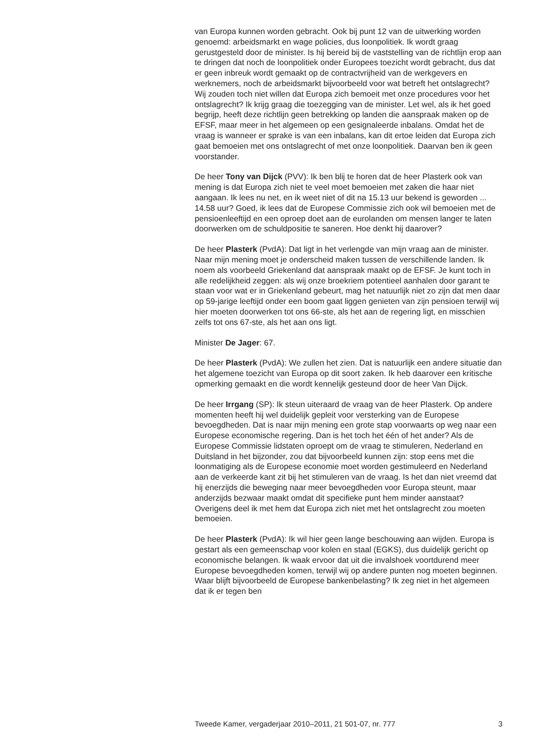van Europa kunnen worden gebracht. Ook bij punt 12 van de uitwerking worden genoemd: arbeidsmarkt en wage policies, dus loonpolitiek. Ik wordt graag gerustgesteld door de minister. Is hij bereid bij de vaststelling van de richtlijn erop aan te dringen dat noch de loonpolitiek onder Europees toezicht wordt gebracht, dus dat er geen inbreuk wordt gemaakt op de contractvrijheid van de werkgevers en werknemers, noch de arbeidsmarkt bijvoorbeeld voor wat betreft het ontslagrecht? Wij zouden toch niet willen dat Europa zich bemoeit met onze procedures voor het ontslagrecht? Ik krijg graag die toezegging van de minister. Let wel, als ik het goed begrijp, heeft deze richtlijn geen betrekking op landen die aanspraak maken op de EFSF, maar meer in het algemeen op een gesignaleerde inbalans. Omdat het de vraag is wanneer er sprake is van een inbalans, kan dit ertoe leiden dat Europa zich gaat bemoeien met ons ontslagrecht of met onze loonpolitiek. Daarvan ben ik geen voorstander.
De heer Tony van Dijck (PVV): Ik ben blij te horen dat de heer Plasterk ook van mening is dat Europa zich niet te veel moet bemoeien met zaken die haar niet aangaan. Ik lees nu net, en ik weet niet of dit na 15.13 uur bekend is geworden ... 14.58 uur? Goed, ik lees dat de Europese Commissie zich ook wil bemoeien met de pensioenleeftijd en een oproep doet aan de eurolanden om mensen langer te laten doorwerken om de schuldpositie te saneren. Hoe denkt hij daarover?
De heer Plasterk (PvdA): Dat ligt in het verlengde van mijn vraag aan de minister. Naar mijn mening moet je onderscheid maken tussen de verschillende landen. Ik noem als voorbeeld Griekenland dat aanspraak maakt op de EFSF. Je kunt toch in alle redelijkheid zeggen: als wij onze broekriem potentieel aanhalen door garant te staan voor wat er in Griekenland gebeurt, mag het natuurlijk niet zo zijn dat men daar op 59-jarige leeftijd onder een boom gaat liggen genieten van zijn pensioen terwijl wij hier moeten doorwerken tot ons 66-ste, als het aan de regering ligt, en misschien zelfs tot ons 67-ste, als het aan ons ligt.
Minister De Jager: 67.
De heer Plasterk (PvdA): We zullen het zien. Dat is natuurlijk een andere situatie dan het algemene toezicht van Europa op dit soort zaken. Ik heb daarover een kritische opmerking gemaakt en die wordt kennelijk gesteund door de heer Van Dijck.
De heer Irrgang (SP): Ik steun uiteraard de vraag van de heer Plasterk. Op andere momenten heeft hij wel duidelijk gepleit voor versterking van de Europese bevoegdheden. Dat is naar mijn mening een grote stap voorwaarts op weg naar een Europese economische regering. Dan is het toch het één of het ander? Als de Europese Commissie lidstaten oproept om de vraag te stimuleren, Nederland en Duitsland in het bijzonder, zou dat bijvoorbeeld kunnen zijn: stop eens met die loonmatiging als de Europese economie moet worden gestimuleerd en Nederland aan de verkeerde kant zit bij het stimuleren van de vraag. Is het dan niet vreemd dat hij enerzijds die beweging naar meer bevoegdheden voor Europa steunt, maar anderzijds bezwaar maakt omdat dit specifieke punt hem minder aanstaat? Overigens deel ik met hem dat Europa zich niet met het ontslagrecht zou moeten bemoeien.
De heer Plasterk (PvdA): Ik wil hier geen lange beschouwing aan wijden. Europa is gestart als een gemeenschap voor kolen en staal (EGKS), dus duidelijk gericht op economische belangen. Ik waak ervoor dat uit die invalshoek voortdurend meer Europese bevoegdheden komen, terwijl wij op andere punten nog moeten beginnen. Waar blijft bijvoorbeeld de Europese bankenbelasting? Ik zeg niet in het algemeen dat ik er tegen ben
Tweede Kamer, vergaderjaar 2010–2011, 21 501-07, nr. 777 3